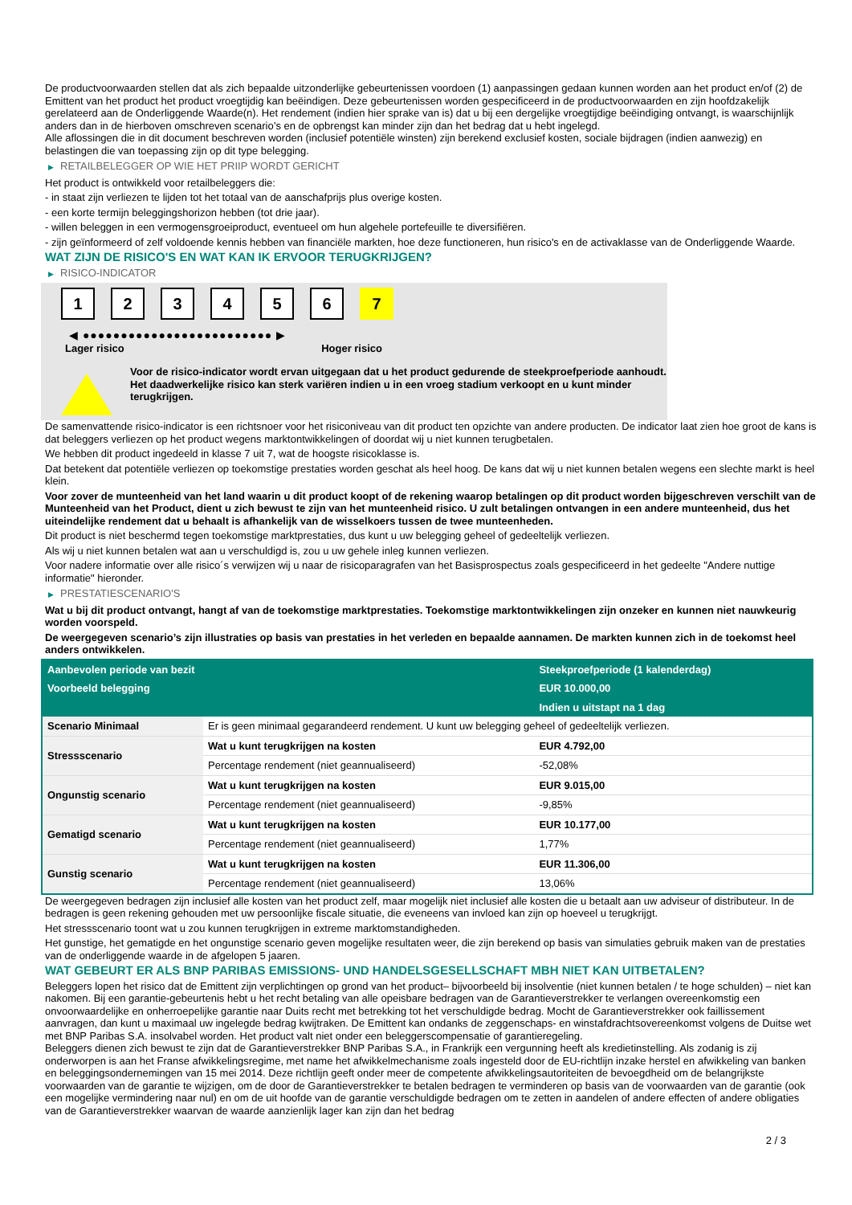De productvoorwaarden stellen dat als zich bepaalde uitzonderlijke gebeurtenissen voordoen (1) aanpassingen gedaan kunnen worden aan het product en/of (2) de Emittent van het product het product vroegtijdig kan beëindigen. Deze gebeurtenissen worden gespecificeerd in de productvoorwaarden en zijn hoofdzakelijk gerelateerd aan de Onderliggende Waarde(n). Het rendement (indien hier sprake van is) dat u bij een dergelijke vroegtijdige beëindiging ontvangt, is waarschijnlijk anders dan in de hierboven omschreven scenario’s en de opbrengst kan minder zijn dan het bedrag dat u hebt ingelegd.
Alle aflossingen die in dit document beschreven worden (inclusief potentiële winsten) zijn berekend exclusief kosten, sociale bijdragen (indien aanwezig) en belastingen die van toepassing zijn op dit type belegging.
▶ RETAILBELEGGER OP WIE HET PRIIP WORDT GERICHT
Het product is ontwikkeld voor retailbeleggers die:
- in staat zijn verliezen te lijden tot het totaal van de aanschafprijs plus overige kosten.
- een korte termijn beleggingshorizon hebben (tot drie jaar).
- willen beleggen in een vermogensgroeiproduct, eventueel om hun algehele portefeuille te diversifiëren.
- zijn geïnformeerd of zelf voldoende kennis hebben van financiële markten, hoe deze functioneren, hun risico's en de activaklasse van de Onderliggende Waarde.
WAT ZIJN DE RISICO'S EN WAT KAN IK ERVOOR TERUGKRIJGEN?
▶ RISICO-INDICATOR
1 2 3 4 5 6 7
◀ ●●●●●●●●●●●●●●●●●●●●●●●●● ▶
Lager risico Hoger risico
Voor de risico-indicator wordt ervan uitgegaan dat u het product gedurende de steekproefperiode aanhoudt.
Het daadwerkelijke risico kan sterk variëren indien u in een vroeg stadium verkoopt en u kunt minder terugkrijgen.
De samenvattende risico-indicator is een richtsnoer voor het risiconiveau van dit product ten opzichte van andere producten. De indicator laat zien hoe groot de kans is dat beleggers verliezen op het product wegens marktontwikkelingen of doordat wij u niet kunnen terugbetalen.
We hebben dit product ingedeeld in klasse 7 uit 7, wat de hoogste risicoklasse is.
Dat betekent dat potentiële verliezen op toekomstige prestaties worden geschat als heel hoog. De kans dat wij u niet kunnen betalen wegens een slechte markt is heel klein.
Voor zover de munteenheid van het land waarin u dit product koopt of de rekening waarop betalingen op dit product worden bijgeschreven verschilt van de Munteenheid van het Product, dient u zich bewust te zijn van het munteenheid risico. U zult betalingen ontvangen in een andere munteenheid, dus het uiteindelijke rendement dat u behaalt is afhankelijk van de wisselkoers tussen de twee munteenheden.
Dit product is niet beschermd tegen toekomstige marktprestaties, dus kunt u uw belegging geheel of gedeeltelijk verliezen.
Als wij u niet kunnen betalen wat aan u verschuldigd is, zou u uw gehele inleg kunnen verliezen.
Voor nadere informatie over alle risico´s verwijzen wij u naar de risicoparagrafen van het Basisprospectus zoals gespecificeerd in het gedeelte "Andere nuttige informatie" hieronder.
▶ PRESTATIESCENARIO'S
Wat u bij dit product ontvangt, hangt af van de toekomstige marktprestaties. Toekomstige marktontwikkelingen zijn onzeker en kunnen niet nauwkeurig worden voorspeld.
De weergegeven scenario’s zijn illustraties op basis van prestaties in het verleden en bepaalde aannamen. De markten kunnen zich in de toekomst heel anders ontwikkelen.
| Aanbevolen periode van bezit | | Steekproefperiode (1 kalenderdag) |
| --- | --- | --- |
| Voorbeeld belegging | | EUR 10.000,00 |
| | | Indien u uitstapt na 1 dag |
| Scenario Minimaal | Er is geen minimaal gegarandeerd rendement. U kunt uw belegging geheel of gedeeltelijk verliezen. | |
| Stressscenario | Wat u kunt terugkrijgen na kosten | EUR 4.792,00 |
| | Percentage rendement (niet geannualiseerd) | -52,08% |
| Ongunstig scenario | Wat u kunt terugkrijgen na kosten | EUR 9.015,00 |
| | Percentage rendement (niet geannualiseerd) | -9,85% |
| Gematigd scenario | Wat u kunt terugkrijgen na kosten | EUR 10.177,00 |
| | Percentage rendement (niet geannualiseerd) | 1,77% |
| Gunstig scenario | Wat u kunt terugkrijgen na kosten | EUR 11.306,00 |
| | Percentage rendement (niet geannualiseerd) | 13,06% |
De weergegeven bedragen zijn inclusief alle kosten van het product zelf, maar mogelijk niet inclusief alle kosten die u betaalt aan uw adviseur of distributeur. In de bedragen is geen rekening gehouden met uw persoonlijke fiscale situatie, die eveneens van invloed kan zijn op hoeveel u terugkrijgt.
Het stressscenario toont wat u zou kunnen terugkrijgen in extreme marktomstandigheden.
Het gunstige, het gematigde en het ongunstige scenario geven mogelijke resultaten weer, die zijn berekend op basis van simulaties gebruik maken van de prestaties van de onderliggende waarde in de afgelopen 5 jaaren.
WAT GEBEURT ER ALS BNP PARIBAS EMISSIONS- UND HANDELSGESELLSCHAFT MBH NIET KAN UITBETALEN?
Beleggers lopen het risico dat de Emittent zijn verplichtingen op grond van het product– bijvoorbeeld bij insolventie (niet kunnen betalen / te hoge schulden) – niet kan nakomen. Bij een garantie-gebeurtenis hebt u het recht betaling van alle opeisbare bedragen van de Garantieverstrekker te verlangen overeenkomstig een onvoorwaardelijke en onherroepelijke garantie naar Duits recht met betrekking tot het verschuldigde bedrag. Mocht de Garantieverstrekker ook faillissement aanvragen, dan kunt u maximaal uw ingelegde bedrag kwijtraken. De Emittent kan ondanks de zeggenschaps- en winstafdrachtsovereenkomst volgens de Duitse wet met BNP Paribas S.A. insolvabel worden. Het product valt niet onder een beleggerscompensatie of garantieregeling.
Beleggers dienen zich bewust te zijn dat de Garantieverstrekker BNP Paribas S.A., in Frankrijk een vergunning heeft als kredietinstelling. Als zodanig is zij onderworpen is aan het Franse afwikkelingsregime, met name het afwikkelmechanisme zoals ingesteld door de EU-richtlijn inzake herstel en afwikkeling van banken en beleggingsondernemingen van 15 mei 2014. Deze richtlijn geeft onder meer de competente afwikkelingsautoriteiten de bevoegdheid om de belangrijkste voorwaarden van de garantie te wijzigen, om de door de Garantieverstrekker te betalen bedragen te verminderen op basis van de voorwaarden van de garantie (ook een mogelijke vermindering naar nul) en om de uit hoofde van de garantie verschuldigde bedragen om te zetten in aandelen of andere effecten of andere obligaties van de Garantieverstrekker waarvan de waarde aanzienlijk lager kan zijn dan het bedrag
2 / 3